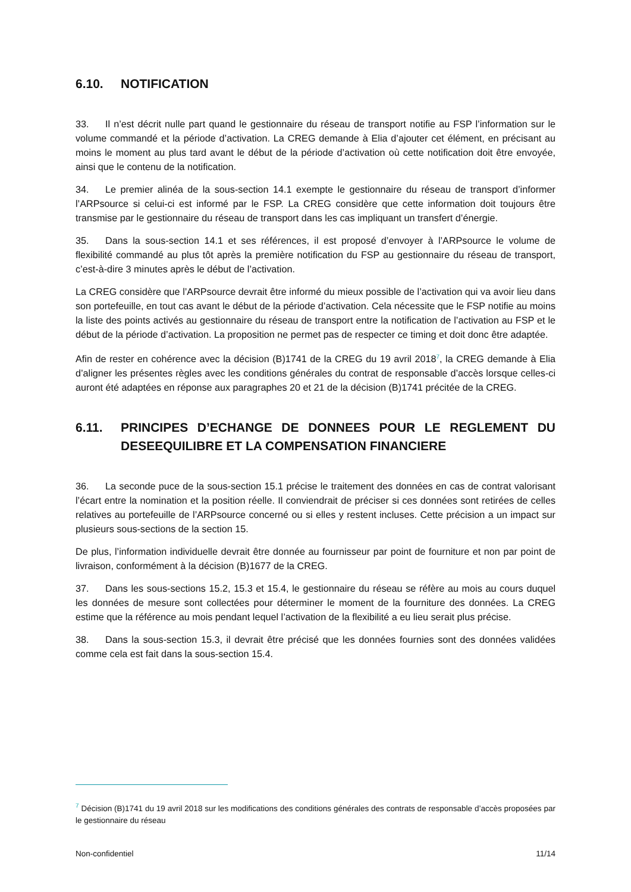6.10. NOTIFICATION
33. Il n’est décrit nulle part quand le gestionnaire du réseau de transport notifie au FSP l’information sur le volume commandé et la période d’activation. La CREG demande à Elia d’ajouter cet élément, en précisant au moins le moment au plus tard avant le début de la période d’activation où cette notification doit être envoyée, ainsi que le contenu de la notification.
34. Le premier alinéa de la sous-section 14.1 exempte le gestionnaire du réseau de transport d’informer l’ARPsource si celui-ci est informé par le FSP. La CREG considère que cette information doit toujours être transmise par le gestionnaire du réseau de transport dans les cas impliquant un transfert d’énergie.
35. Dans la sous-section 14.1 et ses références, il est proposé d’envoyer à l’ARPsource le volume de flexibilité commandé au plus tôt après la première notification du FSP au gestionnaire du réseau de transport, c’est-à-dire 3 minutes après le début de l’activation.
La CREG considère que l’ARPsource devrait être informé du mieux possible de l’activation qui va avoir lieu dans son portefeuille, en tout cas avant le début de la période d’activation. Cela nécessite que le FSP notifie au moins la liste des points activés au gestionnaire du réseau de transport entre la notification de l’activation au FSP et le début de la période d’activation. La proposition ne permet pas de respecter ce timing et doit donc être adaptée.
Afin de rester en cohérence avec la décision (B)1741 de la CREG du 19 avril 2018<sup>7</sup>, la CREG demande à Elia d’aligner les présentes règles avec les conditions générales du contrat de responsable d’accès lorsque celles-ci auront été adaptées en réponse aux paragraphes 20 et 21 de la décision (B)1741 précitée de la CREG.
6.11. PRINCIPES D’ECHANGE DE DONNEES POUR LE REGLEMENT DU DESEEQUILIBRE ET LA COMPENSATION FINANCIERE
36. La seconde puce de la sous-section 15.1 précise le traitement des données en cas de contrat valorisant l’écart entre la nomination et la position réelle. Il conviendrait de préciser si ces données sont retirées de celles relatives au portefeuille de l’ARPsource concerné ou si elles y restent incluses. Cette précision a un impact sur plusieurs sous-sections de la section 15.
De plus, l’information individuelle devrait être donnée au fournisseur par point de fourniture et non par point de livraison, conformément à la décision (B)1677 de la CREG.
37. Dans les sous-sections 15.2, 15.3 et 15.4, le gestionnaire du réseau se réfère au mois au cours duquel les données de mesure sont collectées pour déterminer le moment de la fourniture des données. La CREG estime que la référence au mois pendant lequel l’activation de la flexibilité a eu lieu serait plus précise.
38. Dans la sous-section 15.3, il devrait être précisé que les données fournies sont des données validées comme cela est fait dans la sous-section 15.4.
<sup>7</sup> Décision (B)1741 du 19 avril 2018 sur les modifications des conditions générales des contrats de responsable d’accès proposées par le gestionnaire du réseau
Non-confidentiel 11/14